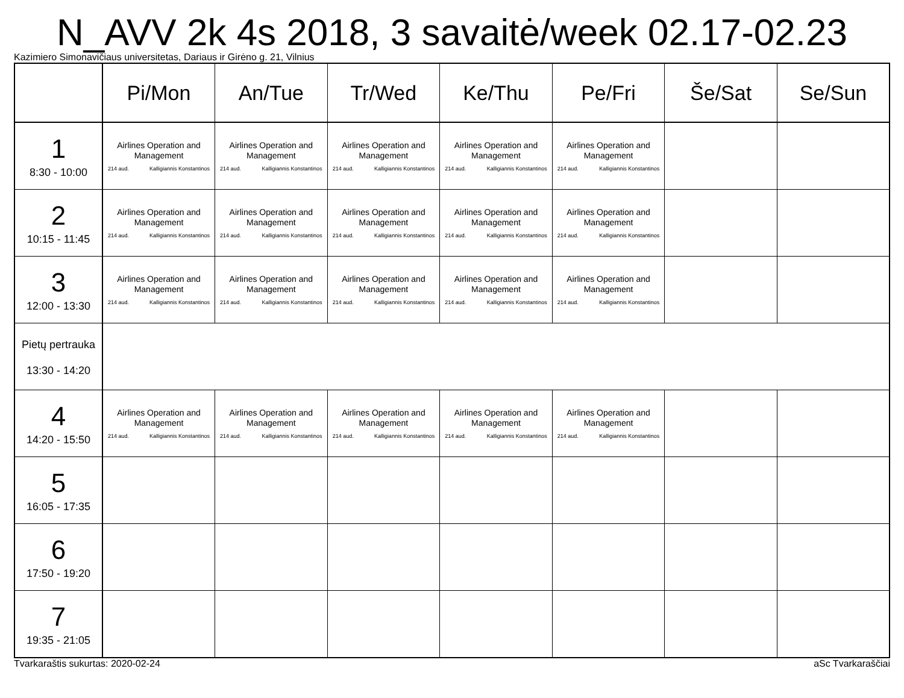N_AVV 2k 4s 2018, 3 savaitė/week 02.17-02.23
Kazimiero Simonavičiaus universitetas, Dariaus ir Girėno g. 21, Vilnius
| | Pi/Mon | An/Tue | Tr/Wed | Ke/Thu | Pe/Fri | Še/Sat | Se/Sun |
| --- | --- | --- | --- | --- | --- | --- | --- |
| 1 8:30 - 10:00 | Airlines Operation and Management 214 aud. Kalligiannis Konstantinos | Airlines Operation and Management 214 aud. Kalligiannis Konstantinos | Airlines Operation and Management 214 aud. Kalligiannis Konstantinos | Airlines Operation and Management 214 aud. Kalligiannis Konstantinos | Airlines Operation and Management 214 aud. Kalligiannis Konstantinos | | |
| 2 10:15 - 11:45 | Airlines Operation and Management 214 aud. Kalligiannis Konstantinos | Airlines Operation and Management 214 aud. Kalligiannis Konstantinos | Airlines Operation and Management 214 aud. Kalligiannis Konstantinos | Airlines Operation and Management 214 aud. Kalligiannis Konstantinos | Airlines Operation and Management 214 aud. Kalligiannis Konstantinos | | |
| 3 12:00 - 13:30 | Airlines Operation and Management 214 aud. Kalligiannis Konstantinos | Airlines Operation and Management 214 aud. Kalligiannis Konstantinos | Airlines Operation and Management 214 aud. Kalligiannis Konstantinos | Airlines Operation and Management 214 aud. Kalligiannis Konstantinos | Airlines Operation and Management 214 aud. Kalligiannis Konstantinos | | |
| Pietų pertrauka 13:30 - 14:20 | | | | | | | |
| 4 14:20 - 15:50 | Airlines Operation and Management 214 aud. Kalligiannis Konstantinos | Airlines Operation and Management 214 aud. Kalligiannis Konstantinos | Airlines Operation and Management 214 aud. Kalligiannis Konstantinos | Airlines Operation and Management 214 aud. Kalligiannis Konstantinos | Airlines Operation and Management 214 aud. Kalligiannis Konstantinos | | |
| 5 16:05 - 17:35 | | | | | | | |
| 6 17:50 - 19:20 | | | | | | | |
| 7 19:35 - 21:05 | | | | | | | |
Tvarkaraštis sukurtas: 2020-02-24 aSc Tvarkaraščiai